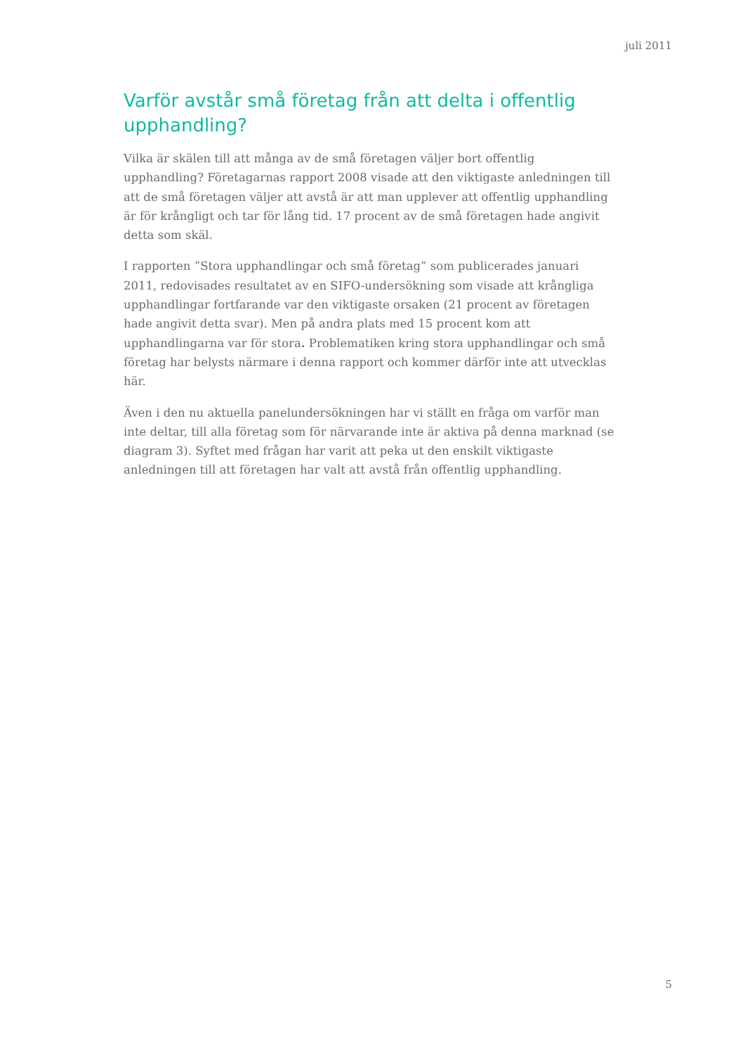juli 2011
Varför avstår små företag från att delta i offentlig upphandling?
Vilka är skälen till att många av de små företagen väljer bort offentlig upphandling? Företagarnas rapport 2008 visade att den viktigaste anledningen till att de små företagen väljer att avstå är att man upplever att offentlig upphandling är för krångligt och tar för lång tid. 17 procent av de små företagen hade angivit detta som skäl.
I rapporten ”Stora upphandlingar och små företag” som publicerades januari 2011, redovisades resultatet av en SIFO-undersökning som visade att krångliga upphandlingar fortfarande var den viktigaste orsaken (21 procent av företagen hade angivit detta svar). Men på andra plats med 15 procent kom att upphandlingarna var för stora. Problematiken kring stora upphandlingar och små företag har belysts närmare i denna rapport och kommer därför inte att utvecklas här.
Även i den nu aktuella panelundersökningen har vi ställt en fråga om varför man inte deltar, till alla företag som för närvarande inte är aktiva på denna marknad (se diagram 3). Syftet med frågan har varit att peka ut den enskilt viktigaste anledningen till att företagen har valt att avstå från offentlig upphandling.
5